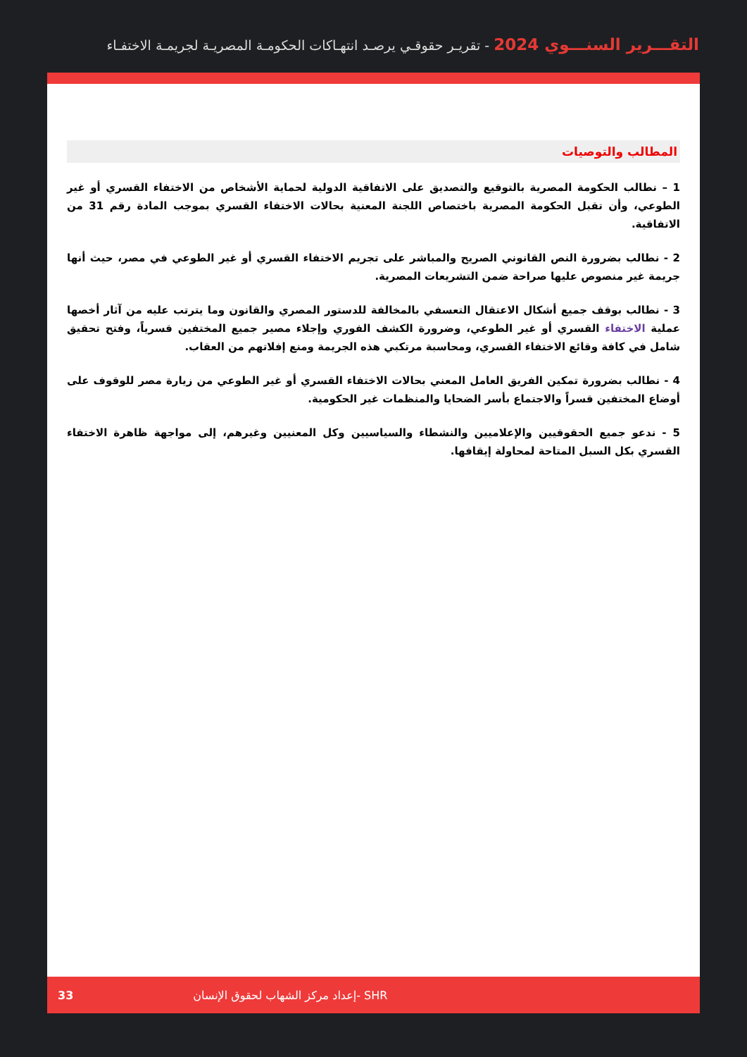التقـــرير السنـــوي 2024 - تقريـر حقوقـي يرصـد انتهـاكات الحكومـة المصريـة لجريمـة الاختفـاء
المطالب والتوصيات
1 – نطالب الحكومة المصرية بالتوقيع والتصديق على الاتفاقية الدولية لحماية الأشخاص من الاختفاء القسري أو غير الطوعي، وأن تقبل الحكومة المصرية باختصاص اللجنة المعنية بحالات الاختفاء القسري بموجب المادة رقم 31 من الاتفاقية.
2 - نطالب بضرورة النص القانوني الصريح والمباشر على تجريم الاختفاء القسري أو غير الطوعي في مصر، حيث أنها جريمة غير منصوص عليها صراحة ضمن التشريعات المصرية.
3 - نطالب بوقف جميع أشكال الاعتقال التعسفي بالمخالفة للدستور المصري والقانون وما يترتب عليه من آثار أخصها عملية الاختفاء القسري أو غير الطوعي، وضرورة الكشف الفوري وإجلاء مصير جميع المختفين قسرياً، وفتح تحقيق شامل في كافة وقائع الاختفاء القسري، ومحاسبة مرتكبي هذه الجريمة ومنع إفلاتهم من العقاب.
4 - نطالب بضرورة تمكين الفريق العامل المعني بحالات الاختفاء القسري أو غير الطوعي من زيارة مصر للوقوف على أوضاع المختفين قسراً والاجتماع بأسر الضحايا والمنظمات غير الحكومية.
5 - ندعو جميع الحقوقيين والإعلاميين والنشطاء والسياسيين وكل المعنيين وغيرهم، إلى مواجهة ظاهرة الاختفاء القسري بكل السبل المتاحة لمحاولة إيقافها.
33 إعداد مركز الشهاب لحقوق الإنسان- SHR